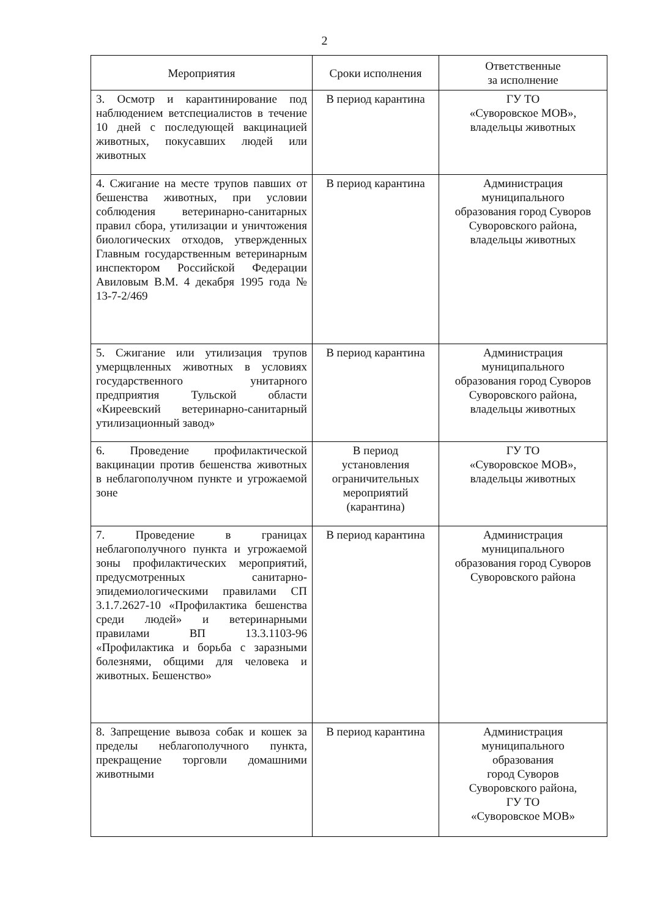2
| Мероприятия | Сроки исполнения | Ответственные за исполнение |
| --- | --- | --- |
| 3. Осмотр и карантинирование под наблюдением ветспециалистов в течение 10 дней с последующей вакцинацией животных, покусавших людей или животных | В период карантина | ГУ ТО «Суворовское МОВ», владельцы животных |
| 4. Сжигание на месте трупов павших от бешенства животных, при условии соблюдения ветеринарно-санитарных правил сбора, утилизации и уничтожения биологических отходов, утвержденных Главным государственным ветеринарным инспектором Российской Федерации Авиловым В.М. 4 декабря 1995 года № 13-7-2/469 | В период карантина | Администрация муниципального образования город Суворов Суворовского района, владельцы животных |
| 5. Сжигание или утилизация трупов умерщвленных животных в условиях государственного унитарного предприятия Тульской области «Киреевский ветеринарно-санитарный утилизационный завод» | В период карантина | Администрация муниципального образования город Суворов Суворовского района, владельцы животных |
| 6. Проведение профилактической вакцинации против бешенства животных в неблагополучном пункте и угрожаемой зоне | В период установления ограничительных мероприятий (карантина) | ГУ ТО «Суворовское МОВ», владельцы животных |
| 7. Проведение в границах неблагополучного пункта и угрожаемой зоны профилактических мероприятий, предусмотренных санитарно-эпидемиологическими правилами СП 3.1.7.2627-10 «Профилактика бешенства среди людей» и ветеринарными правилами ВП 13.3.1103-96 «Профилактика и борьба с заразными болезнями, общими для человека и животных. Бешенство» | В период карантина | Администрация муниципального образования город Суворов Суворовского района |
| 8. Запрещение вывоза собак и кошек за пределы неблагополучного пункта, прекращение торговли домашними животными | В период карантина | Администрация муниципального образования город Суворов Суворовского района, ГУ ТО «Суворовское МОВ» |